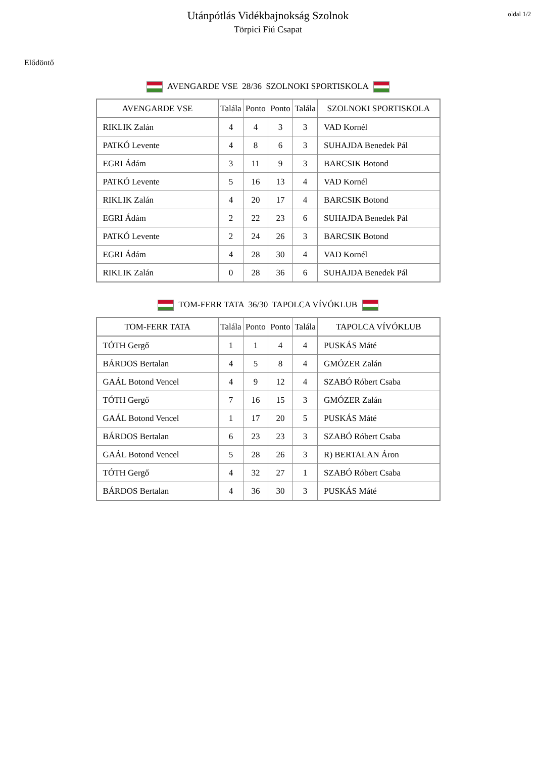oldal 1/2
Utánpótlás Vidékbajnokság Szolnok
Törpici Fiú Csapat
Elődöntő
AVENGARDE VSE 28/36 SZOLNOKI SPORTISKOLA
| AVENGARDE VSE | Talála | Ponto | Ponto | Talála | SZOLNOKI SPORTISKOLA |
| --- | --- | --- | --- | --- | --- |
| RIKLIK Zalán | 4 | 4 | 3 | 3 | VAD Kornél |
| PATKÓ Levente | 4 | 8 | 6 | 3 | SUHAJDA Benedek Pál |
| EGRI Ádám | 3 | 11 | 9 | 3 | BARCSIK Botond |
| PATKÓ Levente | 5 | 16 | 13 | 4 | VAD Kornél |
| RIKLIK Zalán | 4 | 20 | 17 | 4 | BARCSIK Botond |
| EGRI Ádám | 2 | 22 | 23 | 6 | SUHAJDA Benedek Pál |
| PATKÓ Levente | 2 | 24 | 26 | 3 | BARCSIK Botond |
| EGRI Ádám | 4 | 28 | 30 | 4 | VAD Kornél |
| RIKLIK Zalán | 0 | 28 | 36 | 6 | SUHAJDA Benedek Pál |
TOM-FERR TATA 36/30 TAPOLCA VÍVÓKLUB
| TOM-FERR TATA | Talála | Ponto | Ponto | Talála | TAPOLCA VÍVÓKLUB |
| --- | --- | --- | --- | --- | --- |
| TÓTH Gergő | 1 | 1 | 4 | 4 | PUSKÁS Máté |
| BÁRDOS Bertalan | 4 | 5 | 8 | 4 | GMÓZER Zalán |
| GAÁL Botond Vencel | 4 | 9 | 12 | 4 | SZABÓ Róbert Csaba |
| TÓTH Gergő | 7 | 16 | 15 | 3 | GMÓZER Zalán |
| GAÁL Botond Vencel | 1 | 17 | 20 | 5 | PUSKÁS Máté |
| BÁRDOS Bertalan | 6 | 23 | 23 | 3 | SZABÓ Róbert Csaba |
| GAÁL Botond Vencel | 5 | 28 | 26 | 3 | R) BERTALAN Áron |
| TÓTH Gergő | 4 | 32 | 27 | 1 | SZABÓ Róbert Csaba |
| BÁRDOS Bertalan | 4 | 36 | 30 | 3 | PUSKÁS Máté |